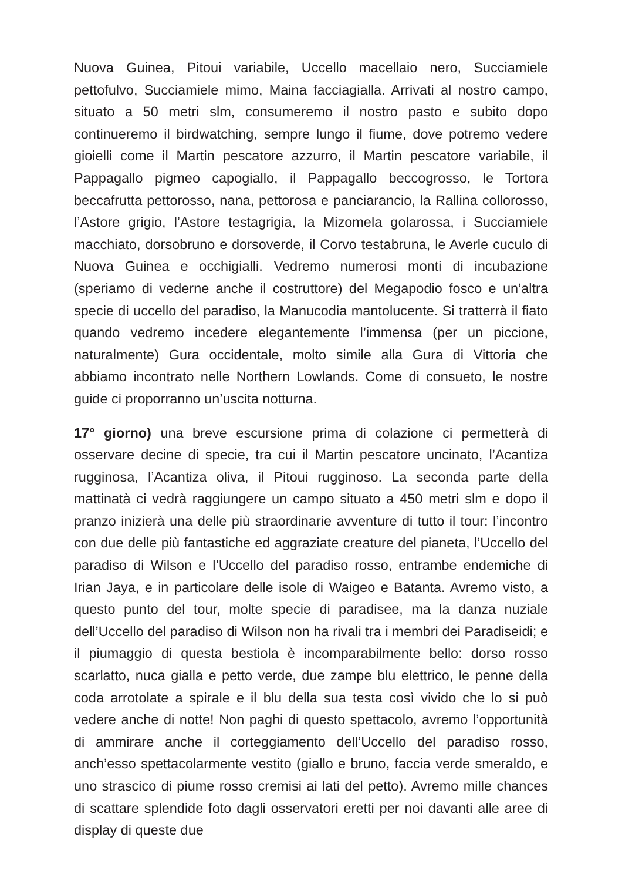Nuova Guinea, Pitoui variabile, Uccello macellaio nero, Succiamiele pettofulvo, Succiamiele mimo, Maina facciagialla. Arrivati al nostro campo, situato a 50 metri slm, consumeremo il nostro pasto e subito dopo continueremo il birdwatching, sempre lungo il fiume, dove potremo vedere gioielli come il Martin pescatore azzurro, il Martin pescatore variabile, il Pappagallo pigmeo capogiallo, il Pappagallo beccogrosso, le Tortora beccafrutta pettorosso, nana, pettorosa e panciarancio, la Rallina collorosso, l’Astore grigio, l’Astore testagrigia, la Mizomela golarossa, i Succiamiele macchiato, dorsobruno e dorsoverde, il Corvo testabruna, le Averle cuculo di Nuova Guinea e occhigialli. Vedremo numerosi monti di incubazione (speriamo di vederne anche il costruttore) del Megapodio fosco e un’altra specie di uccello del paradiso, la Manucodia mantolucente. Si tratterrà il fiato quando vedremo incedere elegantemente l’immensa (per un piccione, naturalmente) Gura occidentale, molto simile alla Gura di Vittoria che abbiamo incontrato nelle Northern Lowlands. Come di consueto, le nostre guide ci proporranno un’uscita notturna.
17° giorno) una breve escursione prima di colazione ci permetterà di osservare decine di specie, tra cui il Martin pescatore uncinato, l’Acantiza rugginosa, l’Acantiza oliva, il Pitoui rugginoso. La seconda parte della mattinatà ci vedrà raggiungere un campo situato a 450 metri slm e dopo il pranzo inizierà una delle più straordinarie avventure di tutto il tour: l’incontro con due delle più fantastiche ed aggraziate creature del pianeta, l’Uccello del paradiso di Wilson e l’Uccello del paradiso rosso, entrambe endemiche di Irian Jaya, e in particolare delle isole di Waigeo e Batanta. Avremo visto, a questo punto del tour, molte specie di paradisee, ma la danza nuziale dell’Uccello del paradiso di Wilson non ha rivali tra i membri dei Paradiseidi; e il piumaggio di questa bestiola è incomparabilmente bello: dorso rosso scarlatto, nuca gialla e petto verde, due zampe blu elettrico, le penne della coda arrotolate a spirale e il blu della sua testa così vivido che lo si può vedere anche di notte! Non paghi di questo spettacolo, avremo l’opportunità di ammirare anche il corteggiamento dell’Uccello del paradiso rosso, anch’esso spettacolarmente vestito (giallo e bruno, faccia verde smeraldo, e uno strascico di piume rosso cremisi ai lati del petto). Avremo mille chances di scattare splendide foto dagli osservatori eretti per noi davanti alle aree di display di queste due